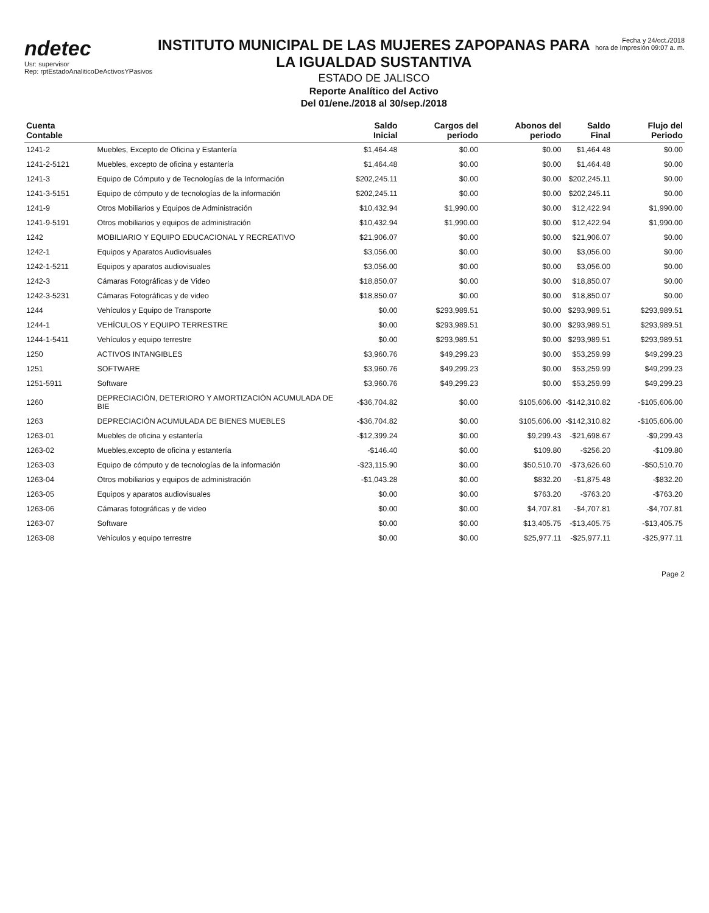ndetec
Usr: supervisor
Rep: rptEstadoAnaliticoDeActivosYPasivos
INSTITUTO MUNICIPAL DE LAS MUJERES ZAPOPANAS PARA LA IGUALDAD SUSTANTIVA
ESTADO DE JALISCO
Reporte Analítico del Activo
Del 01/ene./2018 al 30/sep./2018
Fecha y 24/oct./2018
hora de Impresión 09:07 a. m.
| Cuenta Contable | | Saldo Inicial | Cargos del periodo | Abonos del periodo | Saldo Final | Flujo del Periodo |
| --- | --- | --- | --- | --- | --- | --- |
| 1241-2 | Muebles, Excepto de Oficina y Estantería | $1,464.48 | $0.00 | $0.00 | $1,464.48 | $0.00 |
| 1241-2-5121 | Muebles, excepto de oficina y estantería | $1,464.48 | $0.00 | $0.00 | $1,464.48 | $0.00 |
| 1241-3 | Equipo de Cómputo y de Tecnologías de la Información | $202,245.11 | $0.00 | $0.00 | $202,245.11 | $0.00 |
| 1241-3-5151 | Equipo de cómputo y de tecnologías de la información | $202,245.11 | $0.00 | $0.00 | $202,245.11 | $0.00 |
| 1241-9 | Otros Mobiliarios y Equipos de Administración | $10,432.94 | $1,990.00 | $0.00 | $12,422.94 | $1,990.00 |
| 1241-9-5191 | Otros mobiliarios y equipos de administración | $10,432.94 | $1,990.00 | $0.00 | $12,422.94 | $1,990.00 |
| 1242 | MOBILIARIO Y EQUIPO EDUCACIONAL Y RECREATIVO | $21,906.07 | $0.00 | $0.00 | $21,906.07 | $0.00 |
| 1242-1 | Equipos y Aparatos Audiovisuales | $3,056.00 | $0.00 | $0.00 | $3,056.00 | $0.00 |
| 1242-1-5211 | Equipos y aparatos audiovisuales | $3,056.00 | $0.00 | $0.00 | $3,056.00 | $0.00 |
| 1242-3 | Cámaras Fotográficas y de Video | $18,850.07 | $0.00 | $0.00 | $18,850.07 | $0.00 |
| 1242-3-5231 | Cámaras Fotográficas y de video | $18,850.07 | $0.00 | $0.00 | $18,850.07 | $0.00 |
| 1244 | Vehículos y Equipo de Transporte | $0.00 | $293,989.51 | $0.00 | $293,989.51 | $293,989.51 |
| 1244-1 | VEHÍCULOS Y EQUIPO TERRESTRE | $0.00 | $293,989.51 | $0.00 | $293,989.51 | $293,989.51 |
| 1244-1-5411 | Vehículos y equipo terrestre | $0.00 | $293,989.51 | $0.00 | $293,989.51 | $293,989.51 |
| 1250 | ACTIVOS INTANGIBLES | $3,960.76 | $49,299.23 | $0.00 | $53,259.99 | $49,299.23 |
| 1251 | SOFTWARE | $3,960.76 | $49,299.23 | $0.00 | $53,259.99 | $49,299.23 |
| 1251-5911 | Software | $3,960.76 | $49,299.23 | $0.00 | $53,259.99 | $49,299.23 |
| 1260 | DEPRECIACIÓN, DETERIORO Y AMORTIZACIÓN ACUMULADA DE BIE | -$36,704.82 | $0.00 | $105,606.00 | -$142,310.82 | -$105,606.00 |
| 1263 | DEPRECIACIÓN ACUMULADA DE BIENES MUEBLES | -$36,704.82 | $0.00 | $105,606.00 | -$142,310.82 | -$105,606.00 |
| 1263-01 | Muebles de oficina y estantería | -$12,399.24 | $0.00 | $9,299.43 | -$21,698.67 | -$9,299.43 |
| 1263-02 | Muebles,excepto de oficina y estantería | -$146.40 | $0.00 | $109.80 | -$256.20 | -$109.80 |
| 1263-03 | Equipo de cómputo y de tecnologías de la información | -$23,115.90 | $0.00 | $50,510.70 | -$73,626.60 | -$50,510.70 |
| 1263-04 | Otros mobiliarios y equipos de administración | -$1,043.28 | $0.00 | $832.20 | -$1,875.48 | -$832.20 |
| 1263-05 | Equipos y aparatos audiovisuales | $0.00 | $0.00 | $763.20 | -$763.20 | -$763.20 |
| 1263-06 | Cámaras fotográficas y de video | $0.00 | $0.00 | $4,707.81 | -$4,707.81 | -$4,707.81 |
| 1263-07 | Software | $0.00 | $0.00 | $13,405.75 | -$13,405.75 | -$13,405.75 |
| 1263-08 | Vehículos y equipo terrestre | $0.00 | $0.00 | $25,977.11 | -$25,977.11 | -$25,977.11 |
Page 2